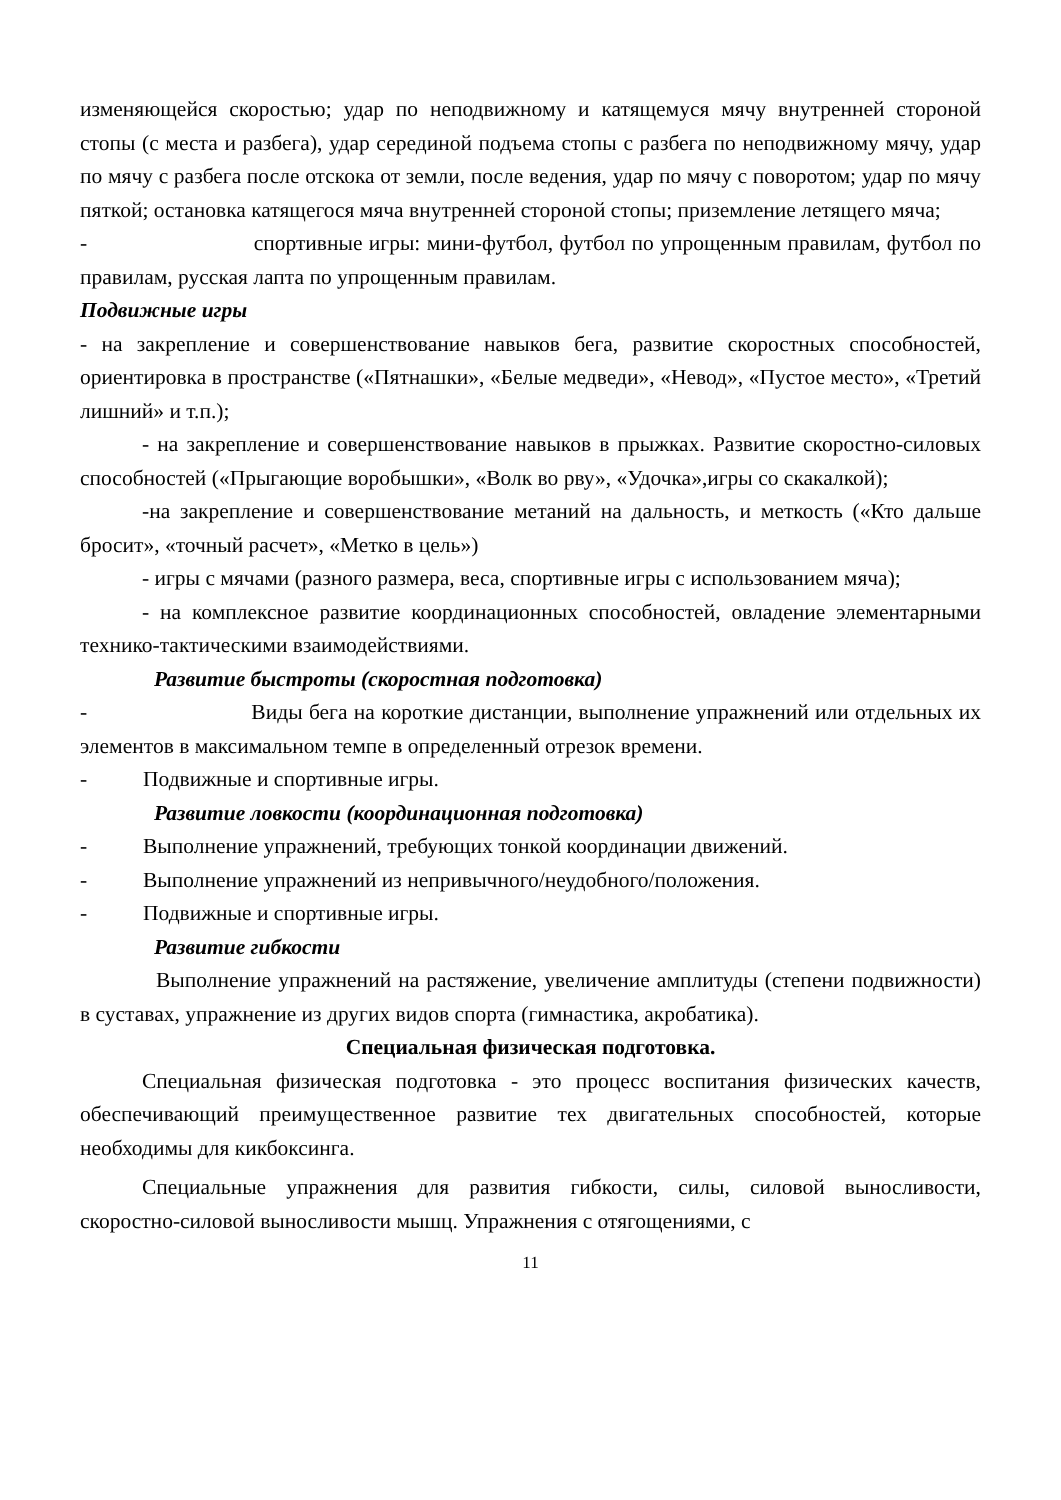изменяющейся скоростью; удар по неподвижному и катящемуся мячу внутренней стороной стопы (с места и разбега), удар серединой подъема стопы с разбега по неподвижному мячу, удар по мячу с разбега после отскока от земли, после ведения, удар по мячу с поворотом; удар по мячу пяткой; остановка катящегося мяча внутренней стороной стопы; приземление летящего мяча;
- спортивные игры: мини-футбол, футбол по упрощенным правилам, футбол по правилам, русская лапта по упрощенным правилам.
Подвижные игры
- на закрепление и совершенствование навыков бега, развитие скоростных способностей, ориентировка в пространстве («Пятнашки», «Белые медведи», «Невод», «Пустое место», «Третий лишний» и т.п.);
- на закрепление и совершенствование навыков в прыжках. Развитие скоростно-силовых способностей («Прыгающие воробышки», «Волк во рву», «Удочка»,игры со скакалкой);
-на закрепление и совершенствование метаний на дальность, и меткость («Кто дальше бросит», «точный расчет», «Метко в цель»)
- игры с мячами (разного размера, веса, спортивные игры с использованием мяча);
- на комплексное развитие координационных способностей, овладение элементарными технико-тактическими взаимодействиями.
Развитие быстроты (скоростная подготовка)
- Виды бега на короткие дистанции, выполнение упражнений или отдельных их элементов в максимальном темпе в определенный отрезок времени.
- Подвижные и спортивные игры.
Развитие ловкости (координационная подготовка)
- Выполнение упражнений, требующих тонкой координации движений.
- Выполнение упражнений из непривычного/неудобного/положения.
- Подвижные и спортивные игры.
Развитие гибкости
Выполнение упражнений на растяжение, увеличение амплитуды (степени подвижности) в суставах, упражнение из других видов спорта (гимнастика, акробатика).
Специальная физическая подготовка.
Специальная физическая подготовка - это процесс воспитания физических качеств, обеспечивающий преимущественное развитие тех двигательных способностей, которые необходимы для кикбоксинга.
Специальные упражнения для развития гибкости, силы, силовой выносливости, скоростно-силовой выносливости мышц. Упражнения с отягощениями, с
11